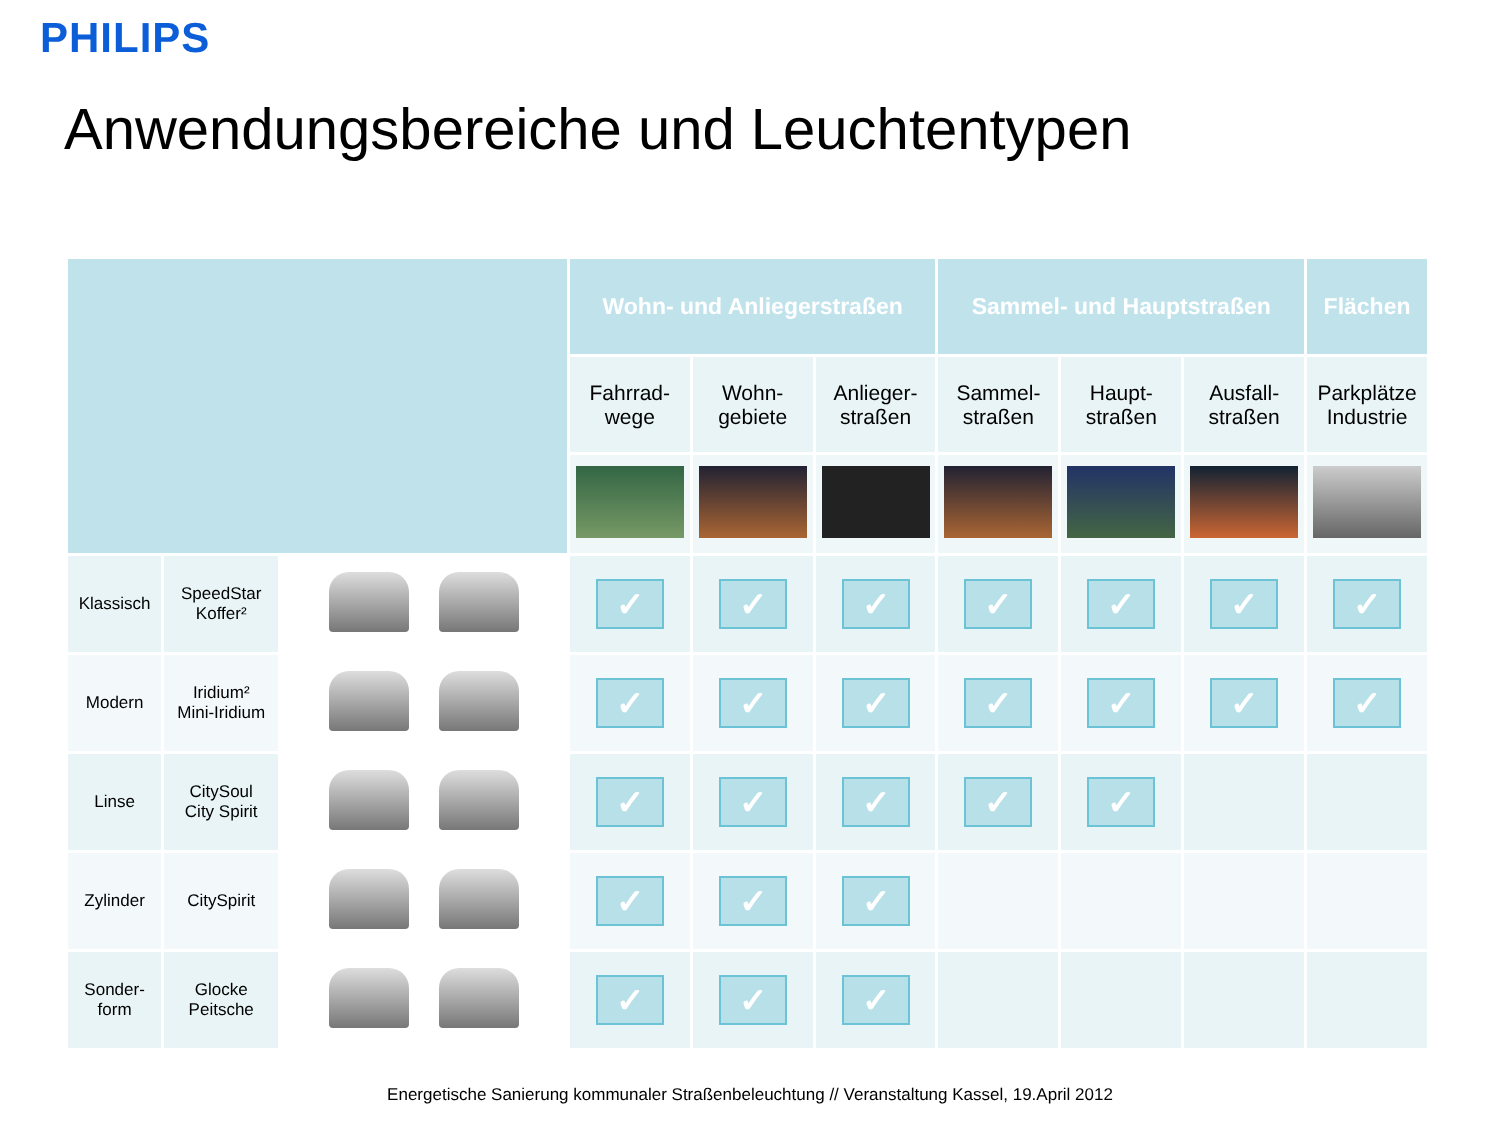PHILIPS
Anwendungsbereiche und Leuchtentypen
| | | | Wohn- und Anliegerstraßen | | | Sammel- und Hauptstraßen | | | Flächen |
| | | | Fahrrad- wege | Wohn- gebiete | Anlieger- straßen | Sammel- straßen | Haupt- straßen | Ausfall- straßen | Parkplätze Industrie |
| Klassisch | SpeedStar Koffer² | | ✓ | ✓ | ✓ | ✓ | ✓ | ✓ | ✓ |
| Modern | Iridium² Mini-Iridium | | ✓ | ✓ | ✓ | ✓ | ✓ | ✓ | ✓ |
| Linse | CitySoul City Spirit | | ✓ | ✓ | ✓ | ✓ | ✓ | | |
| Zylinder | CitySpirit | | ✓ | ✓ | ✓ | | | | |
| Sonder- form | Glocke Peitsche | | ✓ | ✓ | ✓ | | | | |
Energetische Sanierung kommunaler Straßenbeleuchtung // Veranstaltung Kassel, 19.April 2012